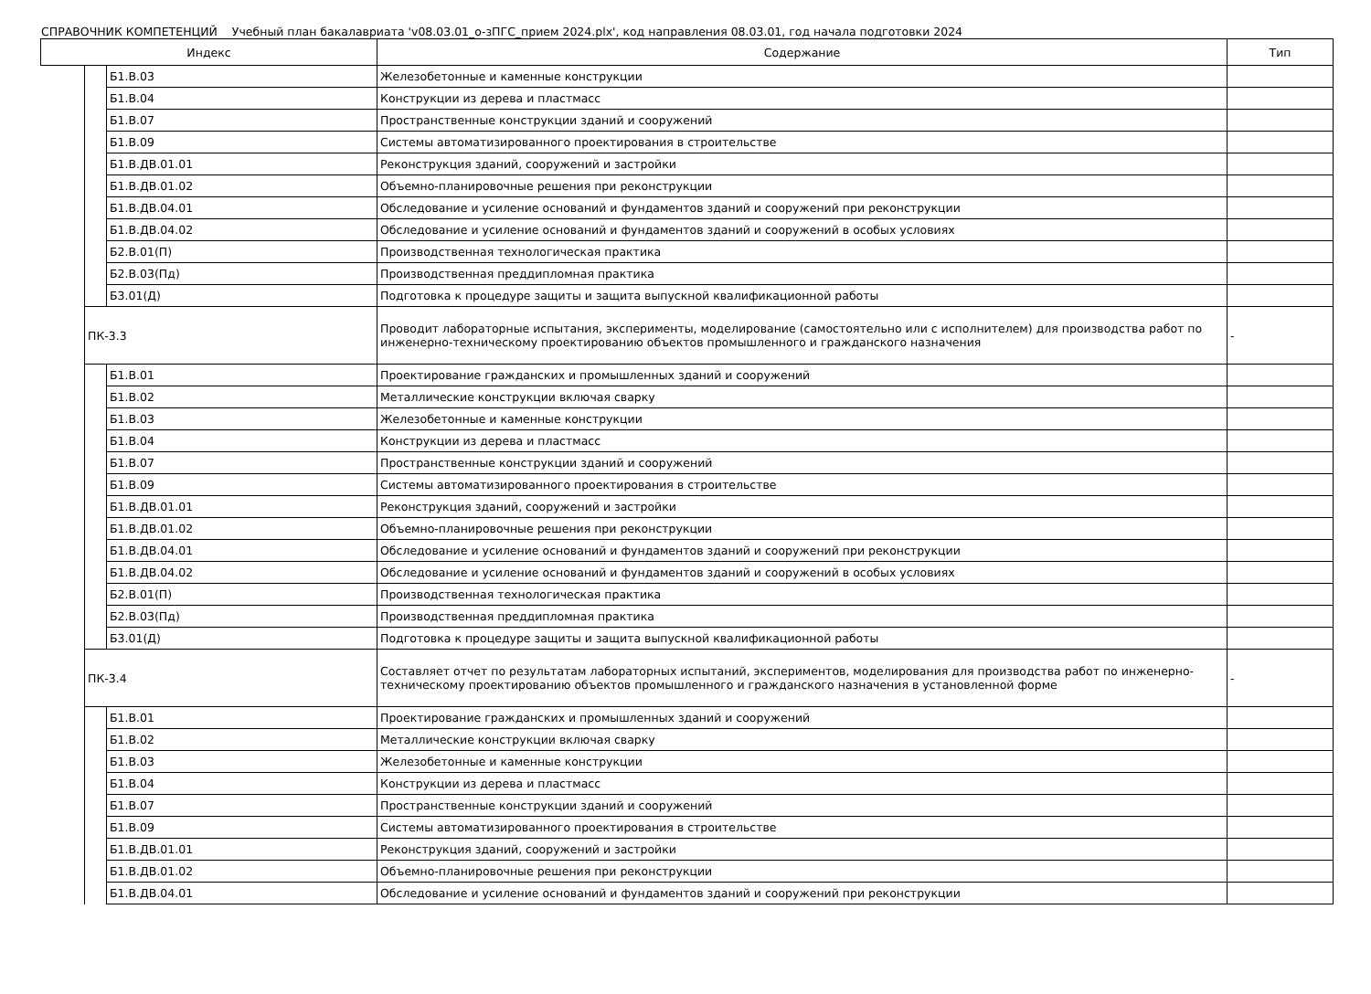СПРАВОЧНИК КОМПЕТЕНЦИЙ Учебный план бакалавриата 'v08.03.01_о-зПГС_прием 2024.plx', код направления 08.03.01, год начала подготовки 2024
| Индекс | | | Содержание | Тип |
| --- | --- | --- | --- | --- |
| | | Б1.В.03 | Железобетонные и каменные конструкции | |
| | | Б1.В.04 | Конструкции из дерева и пластмасс | |
| | | Б1.В.07 | Пространственные конструкции зданий и сооружений | |
| | | Б1.В.09 | Системы автоматизированного проектирования в строительстве | |
| | | Б1.В.ДВ.01.01 | Реконструкция зданий, сооружений и застройки | |
| | | Б1.В.ДВ.01.02 | Объемно-планировочные решения при реконструкции | |
| | | Б1.В.ДВ.04.01 | Обследование и усиление оснований и фундаментов зданий и сооружений при реконструкции | |
| | | Б1.В.ДВ.04.02 | Обследование и усиление оснований и фундаментов зданий и сооружений в особых условиях | |
| | | Б2.В.01(П) | Производственная технологическая практика | |
| | | Б2.В.03(Пд) | Производственная преддипломная практика | |
| | | Б3.01(Д) | Подготовка к процедуре защиты и защита выпускной квалификационной работы | |
| | ПК-3.3 | | Проводит лабораторные испытания, эксперименты, моделирование (самостоятельно или с исполнителем) для производства работ по инженерно-техническому проектированию объектов промышленного и гражданского назначения | - |
| | | Б1.В.01 | Проектирование гражданских и промышленных зданий и сооружений | |
| | | Б1.В.02 | Металлические конструкции включая сварку | |
| | | Б1.В.03 | Железобетонные и каменные конструкции | |
| | | Б1.В.04 | Конструкции из дерева и пластмасс | |
| | | Б1.В.07 | Пространственные конструкции зданий и сооружений | |
| | | Б1.В.09 | Системы автоматизированного проектирования в строительстве | |
| | | Б1.В.ДВ.01.01 | Реконструкция зданий, сооружений и застройки | |
| | | Б1.В.ДВ.01.02 | Объемно-планировочные решения при реконструкции | |
| | | Б1.В.ДВ.04.01 | Обследование и усиление оснований и фундаментов зданий и сооружений при реконструкции | |
| | | Б1.В.ДВ.04.02 | Обследование и усиление оснований и фундаментов зданий и сооружений в особых условиях | |
| | | Б2.В.01(П) | Производственная технологическая практика | |
| | | Б2.В.03(Пд) | Производственная преддипломная практика | |
| | | Б3.01(Д) | Подготовка к процедуре защиты и защита выпускной квалификационной работы | |
| | ПК-3.4 | | Составляет отчет по результатам лабораторных испытаний, экспериментов, моделирования для производства работ по инженерно-техническому проектированию объектов промышленного и гражданского назначения в установленной форме | - |
| | | Б1.В.01 | Проектирование гражданских и промышленных зданий и сооружений | |
| | | Б1.В.02 | Металлические конструкции включая сварку | |
| | | Б1.В.03 | Железобетонные и каменные конструкции | |
| | | Б1.В.04 | Конструкции из дерева и пластмасс | |
| | | Б1.В.07 | Пространственные конструкции зданий и сооружений | |
| | | Б1.В.09 | Системы автоматизированного проектирования в строительстве | |
| | | Б1.В.ДВ.01.01 | Реконструкция зданий, сооружений и застройки | |
| | | Б1.В.ДВ.01.02 | Объемно-планировочные решения при реконструкции | |
| | | Б1.В.ДВ.04.01 | Обследование и усиление оснований и фундаментов зданий и сооружений при реконструкции | |